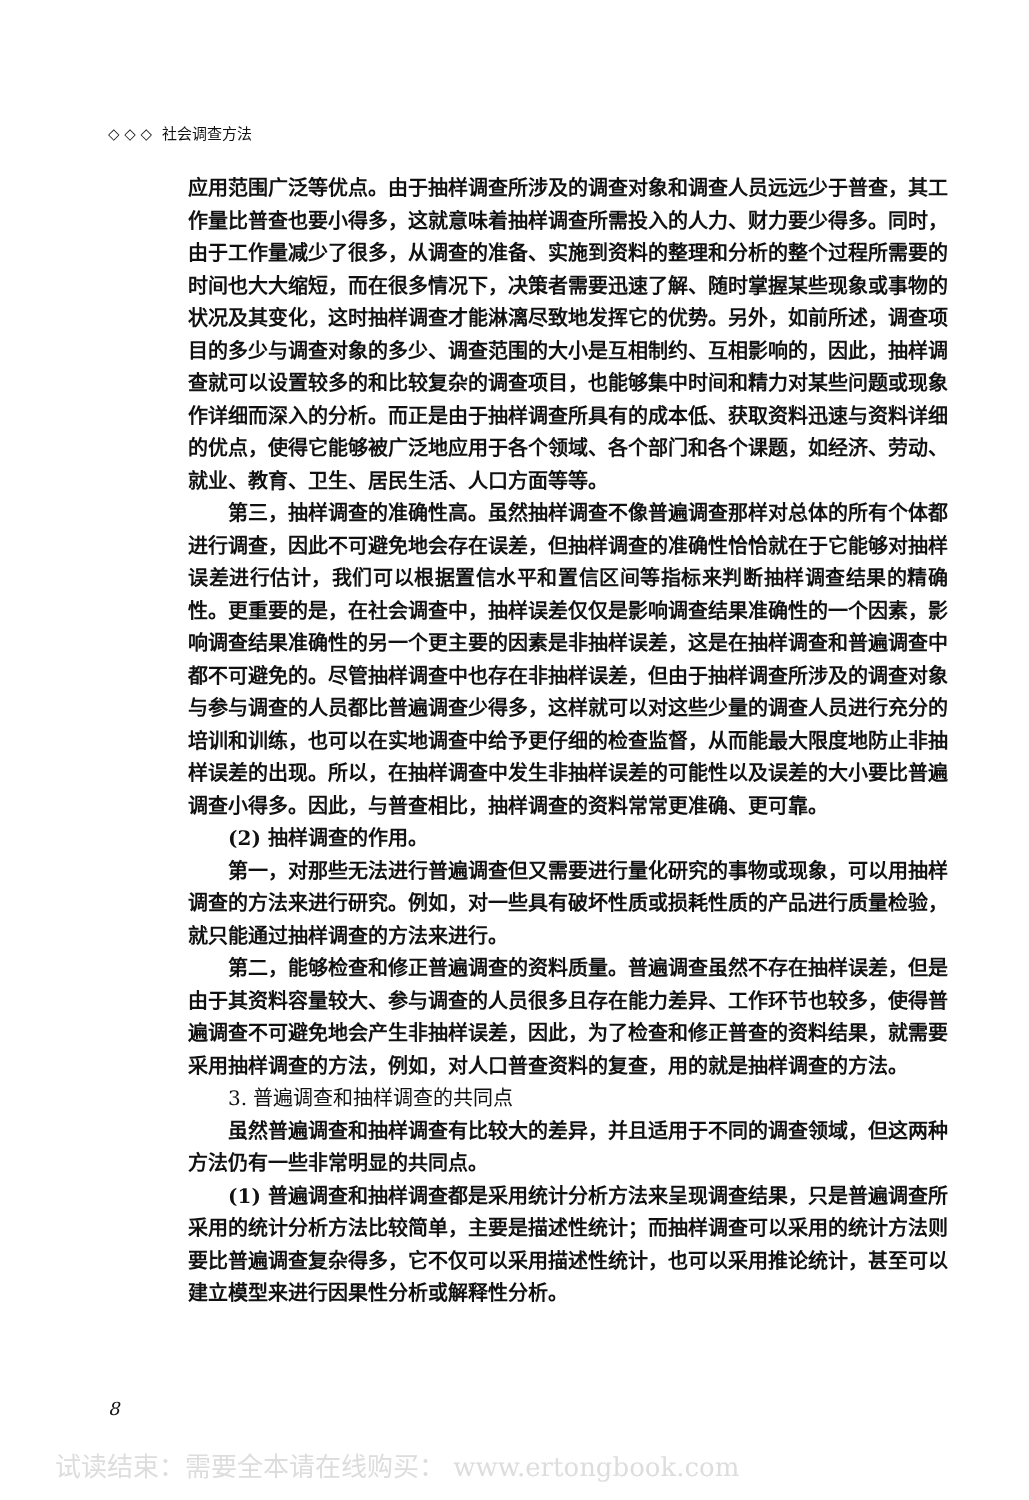◇ ◇ ◇ 社会调查方法
应用范围广泛等优点。由于抽样调查所涉及的调查对象和调查人员远远少于普查，其工作量比普查也要小得多，这就意味着抽样调查所需投入的人力、财力要少得多。同时，由于工作量减少了很多，从调查的准备、实施到资料的整理和分析的整个过程所需要的时间也大大缩短，而在很多情况下，决策者需要迅速了解、随时掌握某些现象或事物的状况及其变化，这时抽样调查才能淋漓尽致地发挥它的优势。另外，如前所述，调查项目的多少与调查对象的多少、调查范围的大小是互相制约、互相影响的，因此，抽样调查就可以设置较多的和比较复杂的调查项目，也能够集中时间和精力对某些问题或现象作详细而深入的分析。而正是由于抽样调查所具有的成本低、获取资料迅速与资料详细的优点，使得它能够被广泛地应用于各个领域、各个部门和各个课题，如经济、劳动、就业、教育、卫生、居民生活、人口方面等等。
第三，抽样调查的准确性高。虽然抽样调查不像普遍调查那样对总体的所有个体都进行调查，因此不可避免地会存在误差，但抽样调查的准确性恰恰就在于它能够对抽样误差进行估计，我们可以根据置信水平和置信区间等指标来判断抽样调查结果的精确性。更重要的是，在社会调查中，抽样误差仅仅是影响调查结果准确性的一个因素，影响调查结果准确性的另一个更主要的因素是非抽样误差，这是在抽样调查和普遍调查中都不可避免的。尽管抽样调查中也存在非抽样误差，但由于抽样调查所涉及的调查对象与参与调查的人员都比普遍调查少得多，这样就可以对这些少量的调查人员进行充分的培训和训练，也可以在实地调查中给予更仔细的检查监督，从而能最大限度地防止非抽样误差的出现。所以，在抽样调查中发生非抽样误差的可能性以及误差的大小要比普遍调查小得多。因此，与普查相比，抽样调查的资料常常更准确、更可靠。
(2) 抽样调查的作用。
第一，对那些无法进行普遍调查但又需要进行量化研究的事物或现象，可以用抽样调查的方法来进行研究。例如，对一些具有破坏性质或损耗性质的产品进行质量检验，就只能通过抽样调查的方法来进行。
第二，能够检查和修正普遍调查的资料质量。普遍调查虽然不存在抽样误差，但是由于其资料容量较大、参与调查的人员很多且存在能力差异、工作环节也较多，使得普遍调查不可避免地会产生非抽样误差，因此，为了检查和修正普查的资料结果，就需要采用抽样调查的方法，例如，对人口普查资料的复查，用的就是抽样调查的方法。
3. 普遍调查和抽样调查的共同点
虽然普遍调查和抽样调查有比较大的差异，并且适用于不同的调查领域，但这两种方法仍有一些非常明显的共同点。
(1) 普遍调查和抽样调查都是采用统计分析方法来呈现调查结果，只是普遍调查所采用的统计分析方法比较简单，主要是描述性统计；而抽样调查可以采用的统计方法则要比普遍调查复杂得多，它不仅可以采用描述性统计，也可以采用推论统计，甚至可以建立模型来进行因果性分析或解释性分析。
8
试读结束：需要全本请在线购买： www.ertongbook.com